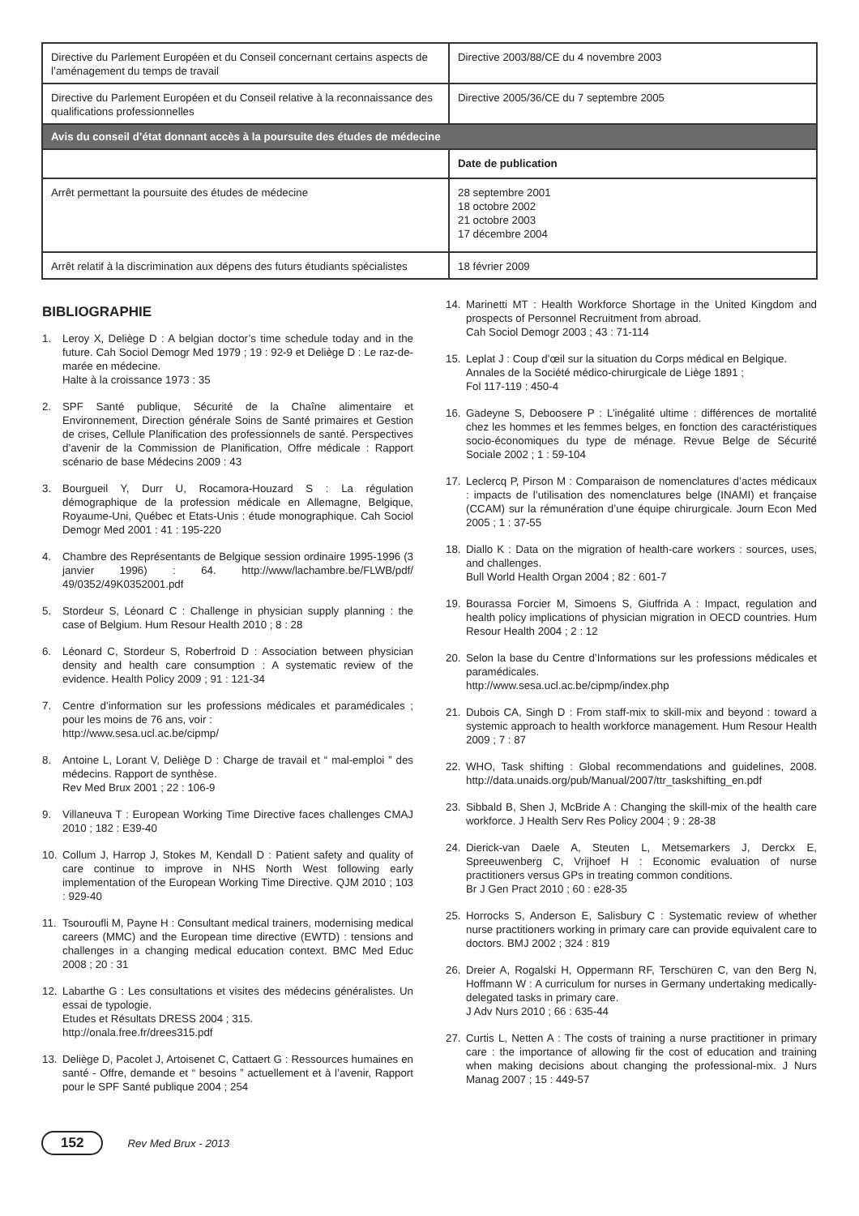| Directive du Parlement Européen et du Conseil concernant certains aspects de l’aménagement du temps de travail | Directive 2003/88/CE du 4 novembre 2003 |
| Directive du Parlement Européen et du Conseil relative à la reconnaissance des qualifications professionnelles | Directive 2005/36/CE du 7 septembre 2005 |
| Avis du conseil d’état donnant accès à la poursuite des études de médecine | |
| | Date de publication |
| Arrêt permettant la poursuite des études de médecine | 28 septembre 2001 18 octobre 2002 21 octobre 2003 17 décembre 2004 |
| Arrêt relatif à la discrimination aux dépens des futurs étudiants spécialistes | 18 février 2009 |
BIBLIOGRAPHIE
1. Leroy X, Deliège D : A belgian doctor’s time schedule today and in the future. Cah Sociol Demogr Med 1979 ; 19 : 92-9 et Deliège D : Le raz-de-marée en médecine.
Halte à la croissance 1973 : 35
2. SPF Santé publique, Sécurité de la Chaîne alimentaire et Environnement, Direction générale Soins de Santé primaires et Gestion de crises, Cellule Planification des professionnels de santé. Perspectives d’avenir de la Commission de Planification, Offre médicale : Rapport scénario de base Médecins 2009 : 43
3. Bourgueil Y, Durr U, Rocamora-Houzard S : La régulation démographique de la profession médicale en Allemagne, Belgique, Royaume-Uni, Québec et Etats-Unis : étude monographique. Cah Sociol Demogr Med 2001 : 41 : 195-220
4. Chambre des Représentants de Belgique session ordinaire 1995-1996 (3 janvier 1996) : 64. http://www/lachambre.be/FLWB/pdf/ 49/0352/49K0352001.pdf
5. Stordeur S, Léonard C : Challenge in physician supply planning : the case of Belgium. Hum Resour Health 2010 ; 8 : 28
6. Léonard C, Stordeur S, Roberfroid D : Association between physician density and health care consumption : A systematic review of the evidence. Health Policy 2009 ; 91 : 121-34
7. Centre d’information sur les professions médicales et paramédicales ; pour les moins de 76 ans, voir :
http://www.sesa.ucl.ac.be/cipmp/
8. Antoine L, Lorant V, Deliège D : Charge de travail et “ mal-emploi ” des médecins. Rapport de synthèse.
Rev Med Brux 2001 ; 22 : 106-9
9. Villaneuva T : European Working Time Directive faces challenges CMAJ 2010 ; 182 : E39-40
10. Collum J, Harrop J, Stokes M, Kendall D : Patient safety and quality of care continue to improve in NHS North West following early implementation of the European Working Time Directive. QJM 2010 ; 103 : 929-40
11. Tsouroufli M, Payne H : Consultant medical trainers, modernising medical careers (MMC) and the European time directive (EWTD) : tensions and challenges in a changing medical education context. BMC Med Educ 2008 ; 20 : 31
12. Labarthe G : Les consultations et visites des médecins généralistes. Un essai de typologie.
Etudes et Résultats DRESS 2004 ; 315.
http://onala.free.fr/drees315.pdf
13. Deliège D, Pacolet J, Artoisenet C, Cattaert G : Ressources humaines en santé - Offre, demande et “ besoins ” actuellement et à l’avenir, Rapport pour le SPF Santé publique 2004 ; 254
14. Marinetti MT : Health Workforce Shortage in the United Kingdom and prospects of Personnel Recruitment from abroad.
Cah Sociol Demogr 2003 ; 43 : 71-114
15. Leplat J : Coup d’œil sur la situation du Corps médical en Belgique.
Annales de la Société médico-chirurgicale de Liège 1891 ;
Fol 117-119 : 450-4
16. Gadeyne S, Deboosere P : L’inégalité ultime : différences de mortalité chez les hommes et les femmes belges, en fonction des caractéristiques socio-économiques du type de ménage. Revue Belge de Sécurité Sociale 2002 ; 1 : 59-104
17. Leclercq P, Pirson M : Comparaison de nomenclatures d’actes médicaux : impacts de l’utilisation des nomenclatures belge (INAMI) et française (CCAM) sur la rémunération d’une équipe chirurgicale. Journ Econ Med 2005 ; 1 : 37-55
18. Diallo K : Data on the migration of health-care workers : sources, uses, and challenges.
Bull World Health Organ 2004 ; 82 : 601-7
19. Bourassa Forcier M, Simoens S, Giuffrida A : Impact, regulation and health policy implications of physician migration in OECD countries. Hum Resour Health 2004 ; 2 : 12
20. Selon la base du Centre d’Informations sur les professions médicales et paramédicales.
http://www.sesa.ucl.ac.be/cipmp/index.php
21. Dubois CA, Singh D : From staff-mix to skill-mix and beyond : toward a systemic approach to health workforce management. Hum Resour Health 2009 ; 7 : 87
22. WHO, Task shifting : Global recommendations and guidelines, 2008. http://data.unaids.org/pub/Manual/2007/ttr_taskshifting_en.pdf
23. Sibbald B, Shen J, McBride A : Changing the skill-mix of the health care workforce. J Health Serv Res Policy 2004 ; 9 : 28-38
24. Dierick-van Daele A, Steuten L, Metsemarkers J, Derckx E, Spreeuwenberg C, Vrijhoef H : Economic evaluation of nurse practitioners versus GPs in treating common conditions.
Br J Gen Pract 2010 ; 60 : e28-35
25. Horrocks S, Anderson E, Salisbury C : Systematic review of whether nurse practitioners working in primary care can provide equivalent care to doctors. BMJ 2002 ; 324 : 819
26. Dreier A, Rogalski H, Oppermann RF, Terschüren C, van den Berg N, Hoffmann W : A curriculum for nurses in Germany undertaking medically-delegated tasks in primary care.
J Adv Nurs 2010 ; 66 : 635-44
27. Curtis L, Netten A : The costs of training a nurse practitioner in primary care : the importance of allowing fir the cost of education and training when making decisions about changing the professional-mix. J Nurs Manag 2007 ; 15 : 449-57
152 Rev Med Brux - 2013